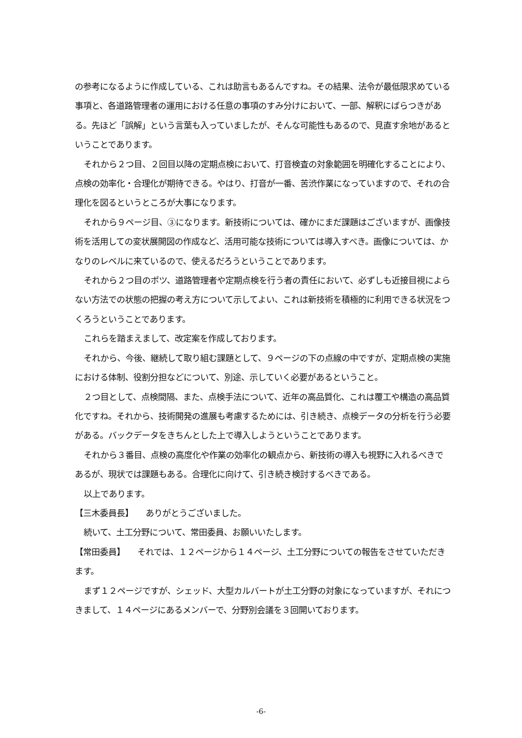の参考になるように作成している、これは助言もあるんですね。その結果、法令が最低限求めている事項と、各道路管理者の運用における任意の事項のすみ分けにおいて、一部、解釈にばらつきがある。先ほど「誤解」という言葉も入っていましたが、そんな可能性もあるので、見直す余地があるということであります。
それから２つ目、２回目以降の定期点検において、打音検査の対象範囲を明確化することにより、点検の効率化・合理化が期待できる。やはり、打音が一番、苦渋作業になっていますので、それの合理化を図るというところが大事になります。
それから９ページ目、③になります。新技術については、確かにまだ課題はございますが、画像技術を活用しての変状展開図の作成など、活用可能な技術については導入すべき。画像については、かなりのレベルに来ているので、使えるだろうということであります。
それから２つ目のポツ、道路管理者や定期点検を行う者の責任において、必ずしも近接目視によらない方法での状態の把握の考え方について示してよい、これは新技術を積極的に利用できる状況をつくろうということであります。
これらを踏まえまして、改定案を作成しております。
それから、今後、継続して取り組む課題として、９ページの下の点線の中ですが、定期点検の実施における体制、役割分担などについて、別途、示していく必要があるということ。
２つ目として、点検間隔、また、点検手法について、近年の高品質化、これは覆工や構造の高品質化ですね。それから、技術開発の進展も考慮するためには、引き続き、点検データの分析を行う必要がある。バックデータをきちんとした上で導入しようということであります。
それから３番目、点検の高度化や作業の効率化の観点から、新技術の導入も視野に入れるべきであるが、現状では課題もある。合理化に向けて、引き続き検討するべきである。
以上であります。
【三木委員長】　　ありがとうございました。
続いて、土工分野について、常田委員、お願いいたします。
【常田委員】　　それでは、１２ページから１４ページ、土工分野についての報告をさせていただきます。
まず１２ページですが、シェッド、大型カルバートが土工分野の対象になっていますが、それにつきまして、１４ページにあるメンバーで、分野別会議を３回開いております。
-6-